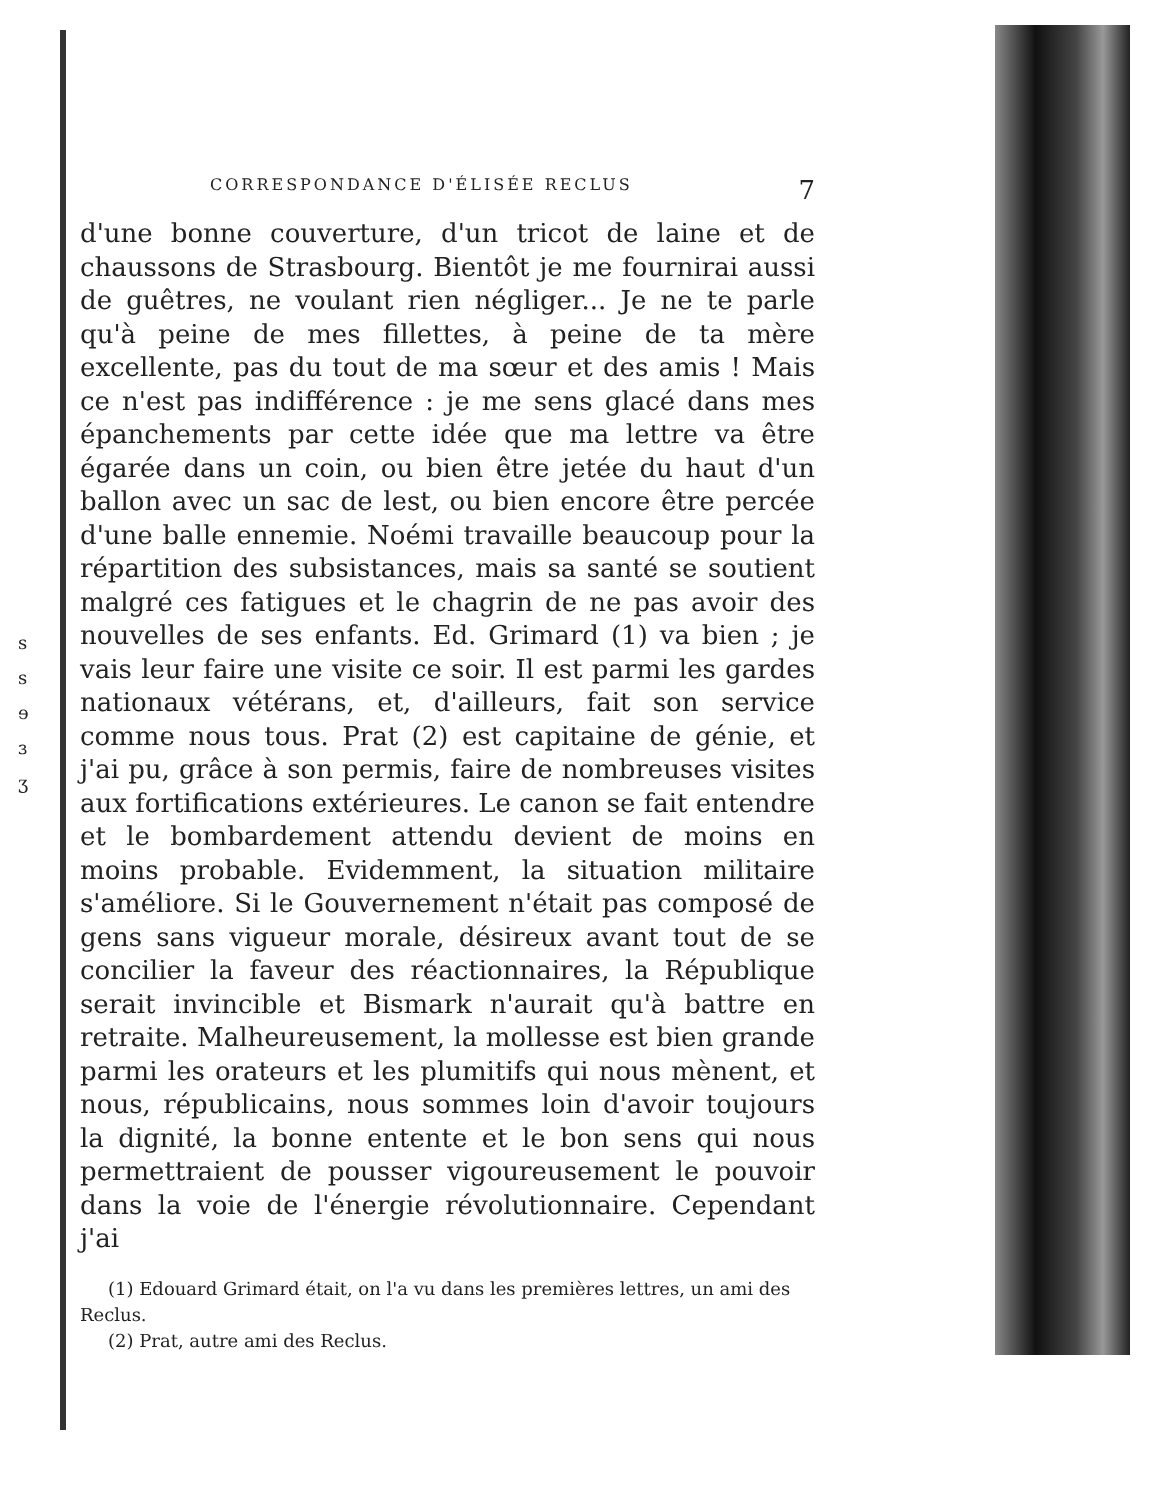s
s
ɘ
ɜ
ʒ
CORRESPONDANCE D'ÉLISÉE RECLUS 7
d'une bonne couverture, d'un tricot de laine et de chaussons de Strasbourg. Bientôt je me fournirai aussi de guêtres, ne voulant rien négliger... Je ne te parle qu'à peine de mes fillettes, à peine de ta mère excellente, pas du tout de ma sœur et des amis ! Mais ce n'est pas indifférence : je me sens glacé dans mes épanchements par cette idée que ma lettre va être égarée dans un coin, ou bien être jetée du haut d'un ballon avec un sac de lest, ou bien encore être percée d'une balle ennemie. Noémi travaille beaucoup pour la répartition des subsistances, mais sa santé se soutient malgré ces fatigues et le chagrin de ne pas avoir des nouvelles de ses enfants. Ed. Grimard (1) va bien ; je vais leur faire une visite ce soir. Il est parmi les gardes nationaux vétérans, et, d'ailleurs, fait son service comme nous tous. Prat (2) est capitaine de génie, et j'ai pu, grâce à son permis, faire de nombreuses visites aux fortifications extérieures. Le canon se fait entendre et le bombardement attendu devient de moins en moins probable. Evidemment, la situation militaire s'améliore. Si le Gouvernement n'était pas composé de gens sans vigueur morale, désireux avant tout de se concilier la faveur des réactionnaires, la République serait invincible et Bismark n'aurait qu'à battre en retraite. Malheureusement, la mollesse est bien grande parmi les orateurs et les plumitifs qui nous mènent, et nous, républicains, nous sommes loin d'avoir toujours la dignité, la bonne entente et le bon sens qui nous permettraient de pousser vigoureusement le pouvoir dans la voie de l'énergie révolutionnaire. Cependant j'ai
(1) Edouard Grimard était, on l'a vu dans les premières lettres, un ami des Reclus.
(2) Prat, autre ami des Reclus.